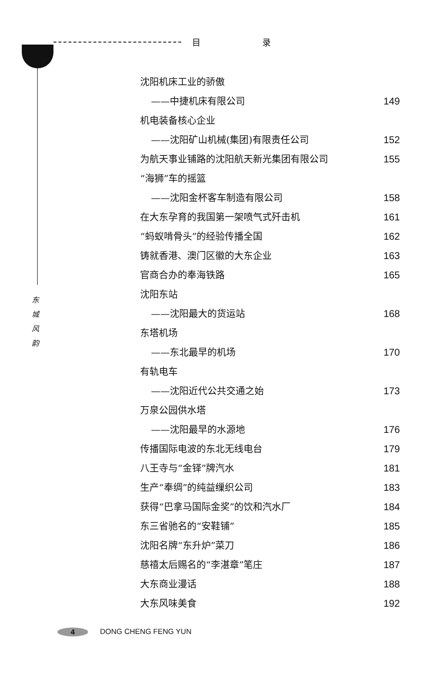目 录
东
城
风
韵
沈阳机床工业的骄傲
——中捷机床有限公司 149
机电装备核心企业
——沈阳矿山机械(集团)有限责任公司 152
为航天事业铺路的沈阳航天新光集团有限公司 155
“海狮”车的摇篮
——沈阳金杯客车制造有限公司 158
在大东孕育的我国第一架喷气式歼击机 161
“蚂蚁啃骨头”的经验传播全国 162
铸就香港、澳门区徽的大东企业 163
官商合办的奉海铁路 165
沈阳东站
——沈阳最大的货运站 168
东塔机场
——东北最早的机场 170
有轨电车
——沈阳近代公共交通之始 173
万泉公园供水塔
——沈阳最早的水源地 176
传播国际电波的东北无线电台 179
八王寺与“金铎”牌汽水 181
生产“奉绸”的纯益缫织公司 183
获得“巴拿马国际金奖”的饮和汽水厂 184
东三省驰名的“安鞋铺” 185
沈阳名牌“东升炉”菜刀 186
慈禧太后赐名的“李湛章”笔庄 187
大东商业漫话 188
大东风味美食 192
4 DONG CHENG FENG YUN